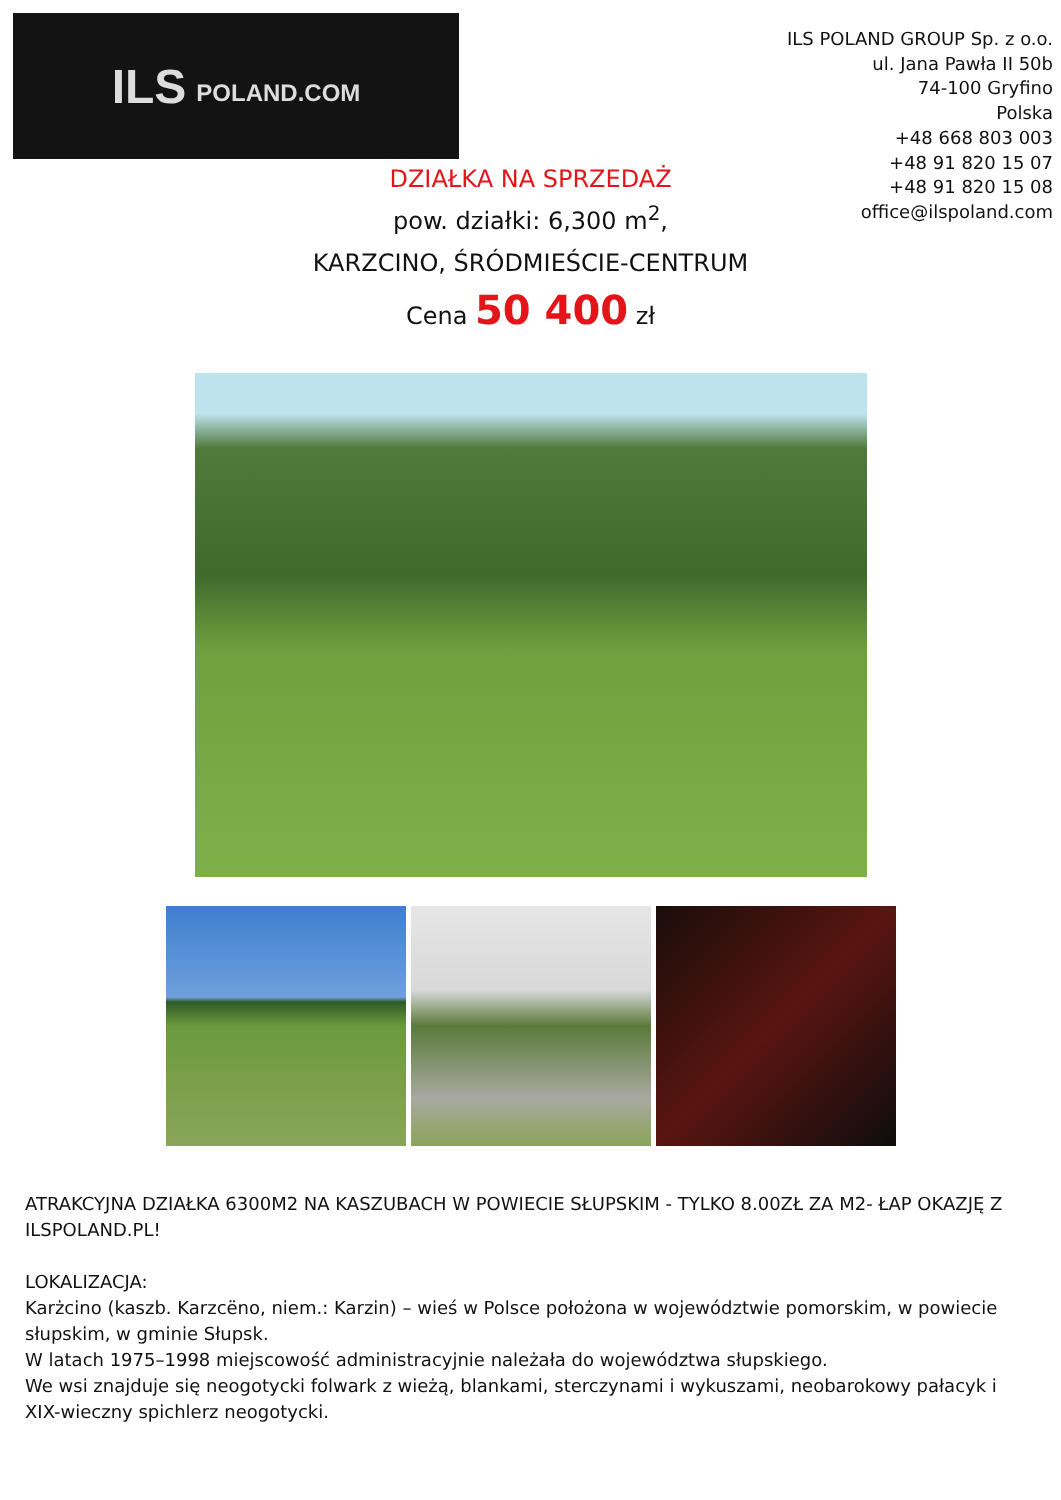ILS POLAND.COM
ILS POLAND GROUP Sp. z o.o.
ul. Jana Pawła II 50b
74-100 Gryfino
Polska
+48 668 803 003
+48 91 820 15 07
+48 91 820 15 08
office@ilspoland.com
DZIAŁKA NA SPRZEDAŻ
pow. działki: 6,300 m<sup>2</sup>,
KARZCINO, ŚRÓDMIEŚCIE-CENTRUM
Cena 50 400 zł
ATRAKCYJNA DZIAŁKA 6300M2 NA KASZUBACH W POWIECIE SŁUPSKIM - TYLKO 8.00ZŁ ZA M2- ŁAP OKAZJĘ Z ILSPOLAND.PL!
LOKALIZACJA:
Karżcino (kaszb. Karzcëno, niem.: Karzin) – wieś w Polsce położona w województwie pomorskim, w powiecie słupskim, w gminie Słupsk.
W latach 1975–1998 miejscowość administracyjnie należała do województwa słupskiego.
We wsi znajduje się neogotycki folwark z wieżą, blankami, sterczynami i wykuszami, neobarokowy pałacyk i XIX-wieczny spichlerz neogotycki.